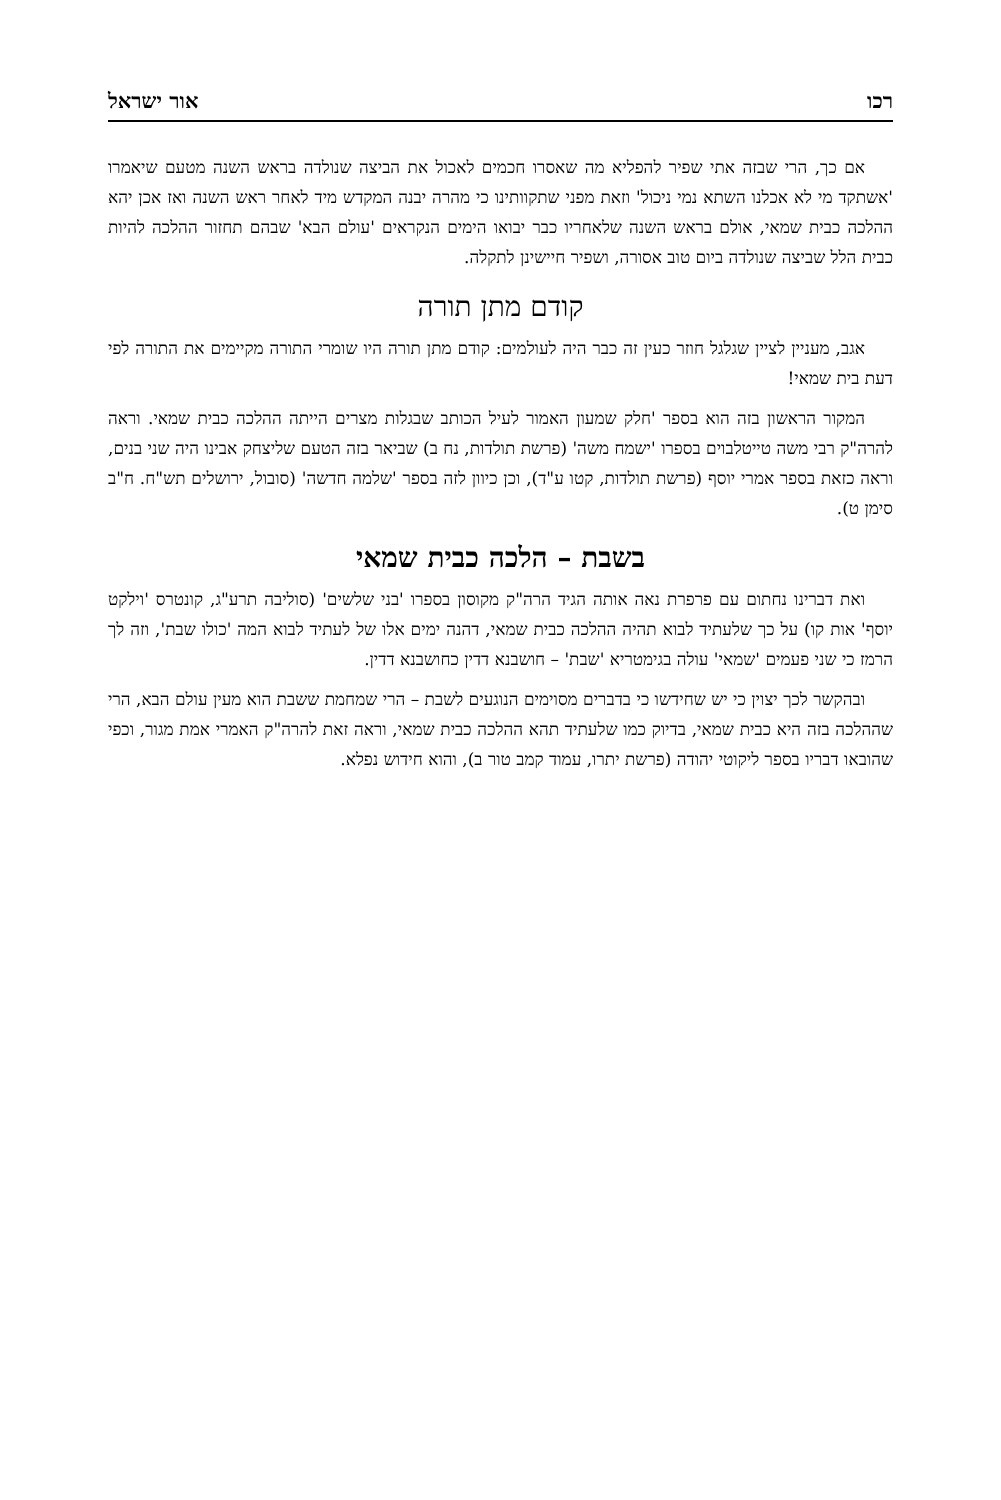רכו אור ישראל
אם כך, הרי שבזה אתי שפיר להפליא מה שאסרו חכמים לאכול את הביצה שנולדה בראש השנה מטעם שיאמרו 'אשתקד מי לא אכלנו השתא נמי ניכול' וזאת מפני שתקוותינו כי מהרה יבנה המקדש מיד לאחר ראש השנה ואז אכן יהא ההלכה כבית שמאי, אולם בראש השנה שלאחריו כבר יבואו הימים הנקראים 'עולם הבא' שבהם תחזור ההלכה להיות כבית הלל שביצה שנולדה ביום טוב אסורה, ושפיר חיישינן לתקלה.
קודם מתן תורה
אגב, מעניין לציין שגלגל חוזר כעין זה כבר היה לעולמים: קודם מתן תורה היו שומרי התורה מקיימים את התורה לפי דעת בית שמאי!
המקור הראשון בזה הוא בספר 'חלק שמעון האמור לעיל הכותב שבגלות מצרים הייתה ההלכה כבית שמאי. וראה להרה"ק רבי משה טייטלבוים בספרו 'ישמח משה' (פרשת תולדות, נח ב) שביאר בזה הטעם שליצחק אבינו היה שני בנים, וראה כזאת בספר אמרי יוסף (פרשת תולדות, קטו ע"ד), וכן כיוון לזה בספר 'שלמה חדשה' (סובול, ירושלים תש"ח. ח"ב סימן ט).
בשבת – הלכה כבית שמאי
ואת דברינו נחתום עם פרפרת נאה אותה הגיד הרה"ק מקוסון בספרו 'בני שלשים' (סוליבה תרע"ג, קונטרס 'וילקט יוסף' אות קו) על כך שלעתיד לבוא תהיה ההלכה כבית שמאי, דהנה ימים אלו של לעתיד לבוא המה 'כולו שבת', וזה לך הרמז כי שני פעמים 'שמאי' עולה בגימטריא 'שבת' – חושבנא דדין כחושבנא דדין.
ובהקשר לכך יצוין כי יש שחידשו כי בדברים מסוימים הנוגעים לשבת – הרי שמחמת ששבת הוא מעין עולם הבא, הרי שההלכה בזה היא כבית שמאי, בדיוק כמו שלעתיד תהא ההלכה כבית שמאי, וראה זאת להרה"ק האמרי אמת מגור, וכפי שהובאו דבריו בספר ליקוטי יהודה (פרשת יתרו, עמוד קמב טור ב), והוא חידוש נפלא.